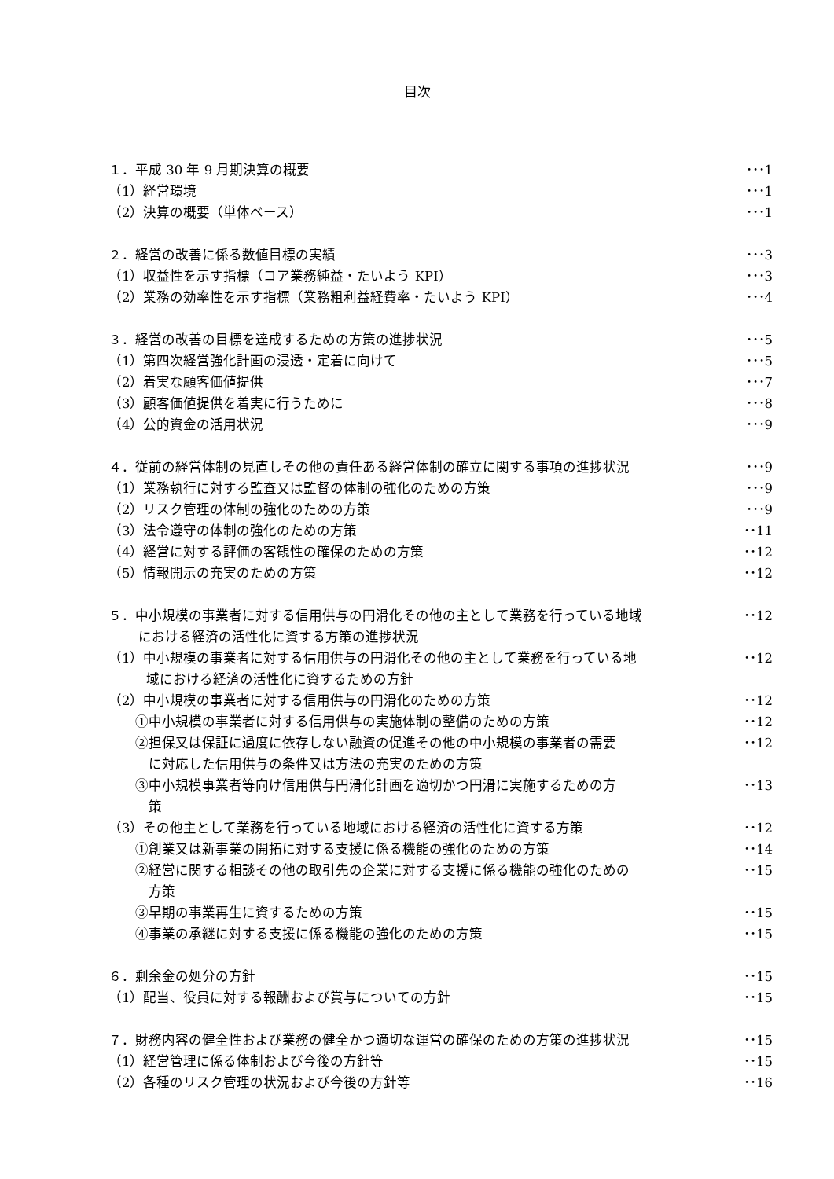目次
１．平成 30 年 9 月期決算の概要 ･･･1
（1）経営環境 ･･･1
（2）決算の概要（単体ベース） ･･･1
２．経営の改善に係る数値目標の実績 ･･･3
（1）収益性を示す指標（コア業務純益・たいよう KPI） ･･･3
（2）業務の効率性を示す指標（業務粗利益経費率・たいよう KPI） ･･･4
３．経営の改善の目標を達成するための方策の進捗状況 ･･･5
（1）第四次経営強化計画の浸透・定着に向けて ･･･5
（2）着実な顧客価値提供 ･･･7
（3）顧客価値提供を着実に行うために ･･･8
（4）公的資金の活用状況 ･･･9
４．従前の経営体制の見直しその他の責任ある経営体制の確立に関する事項の進捗状況 ･･･9
（1）業務執行に対する監査又は監督の体制の強化のための方策 ･･･9
（2）リスク管理の体制の強化のための方策 ･･･9
（3）法令遵守の体制の強化のための方策 ･･11
（4）経営に対する評価の客観性の確保のための方策 ･･12
（5）情報開示の充実のための方策 ･･12
５．中小規模の事業者に対する信用供与の円滑化その他の主として業務を行っている地域
における経済の活性化に資する方策の進捗状況 ･･12
（1）中小規模の事業者に対する信用供与の円滑化その他の主として業務を行っている地
域における経済の活性化に資するための方針 ･･12
（2）中小規模の事業者に対する信用供与の円滑化のための方策 ･･12
　　①中小規模の事業者に対する信用供与の実施体制の整備のための方策 ･･12
　　②担保又は保証に過度に依存しない融資の促進その他の中小規模の事業者の需要
　　　に対応した信用供与の条件又は方法の充実のための方策 ･･12
　　③中小規模事業者等向け信用供与円滑化計画を適切かつ円滑に実施するための方
　　　策 ･･13
（3）その他主として業務を行っている地域における経済の活性化に資する方策 ･･12
　　①創業又は新事業の開拓に対する支援に係る機能の強化のための方策 ･･14
　　②経営に関する相談その他の取引先の企業に対する支援に係る機能の強化のための
　　　方策 ･･15
　　③早期の事業再生に資するための方策 ･･15
　　④事業の承継に対する支援に係る機能の強化のための方策 ･･15
６．剰余金の処分の方針 ･･15
（1）配当、役員に対する報酬および賞与についての方針 ･･15
７．財務内容の健全性および業務の健全かつ適切な運営の確保のための方策の進捗状況 ･･15
（1）経営管理に係る体制および今後の方針等 ･･15
（2）各種のリスク管理の状況および今後の方針等 ･･16